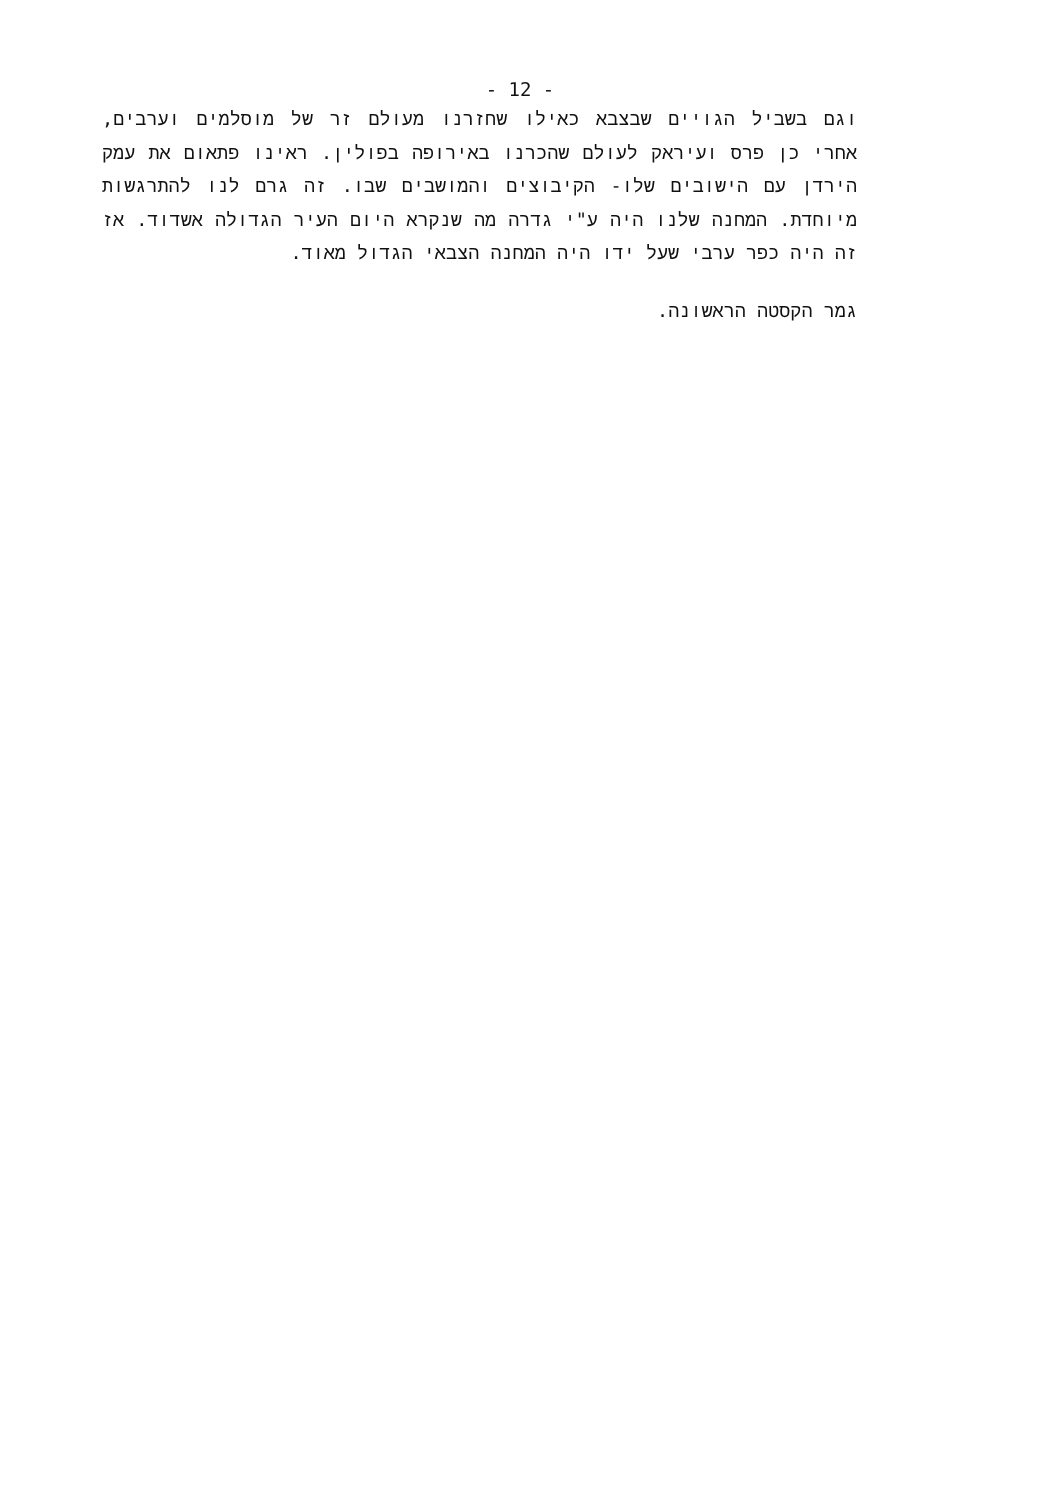- 12 -
וגם בשביל הגויים שבצבא כאילו שחזרנו מעולם זר של מוסלמים וערבים, אחרי כן פרס ועיראק לעולם שהכרנו באירופה בפולין. ראינו פתאום את עמק הירדן עם הישובים שלו- הקיבוצים והמושבים שבו. זה גרם לנו להתרגשות מיוחדת. המחנה שלנו היה ע"י גדרה מה שנקרא היום העיר הגדולה אשדוד. אז זה היה כפר ערבי שעל ידו היה המחנה הצבאי הגדול מאוד.
גמר הקסטה הראשונה.